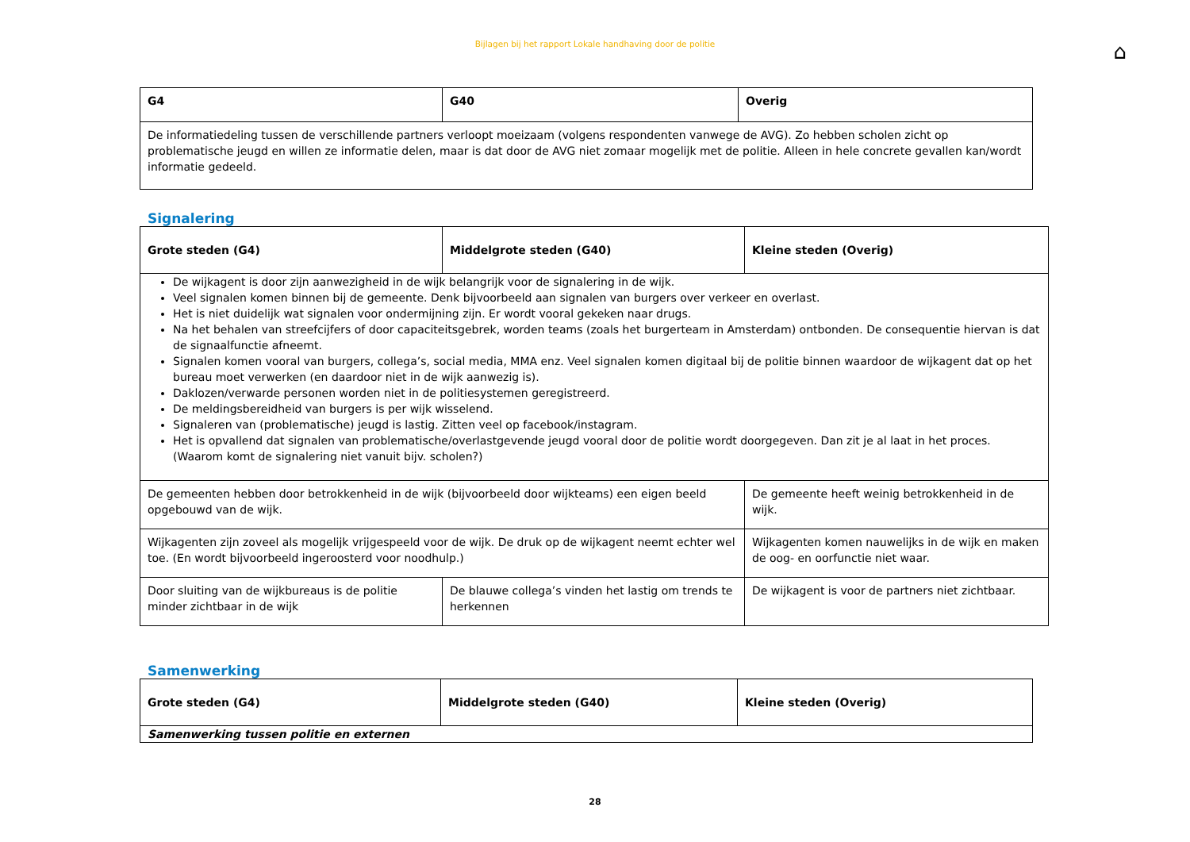Bijlagen bij het rapport Lokale handhaving door de politie
⌂
| G4 | G40 | Overig |
| --- | --- | --- |
| De informatiedeling tussen de verschillende partners verloopt moeizaam (volgens respondenten vanwege de AVG). Zo hebben scholen zicht op problematische jeugd en willen ze informatie delen, maar is dat door de AVG niet zomaar mogelijk met de politie. Alleen in hele concrete gevallen kan/wordt informatie gedeeld. | | |
Signalering
| Grote steden (G4) | Middelgrote steden (G40) | Kleine steden (Overig) |
| --- | --- | --- |
| De wijkagent is door zijn aanwezigheid in de wijk belangrijk voor de signalering in de wijk. Veel signalen komen binnen bij de gemeente. Denk bijvoorbeeld aan signalen van burgers over verkeer en overlast. Het is niet duidelijk wat signalen voor ondermijning zijn. Er wordt vooral gekeken naar drugs. Na het behalen van streefcijfers of door capaciteitsgebrek, worden teams (zoals het burgerteam in Amsterdam) ontbonden. De consequentie hiervan is dat de signaalfunctie afneemt. Signalen komen vooral van burgers, collega’s, social media, MMA enz. Veel signalen komen digitaal bij de politie binnen waardoor de wijkagent dat op het bureau moet verwerken (en daardoor niet in de wijk aanwezig is). Daklozen/verwarde personen worden niet in de politiesystemen geregistreerd. De meldingsbereidheid van burgers is per wijk wisselend. Signaleren van (problematische) jeugd is lastig. Zitten veel op facebook/instagram. Het is opvallend dat signalen van problematische/overlastgevende jeugd vooral door de politie wordt doorgegeven. Dan zit je al laat in het proces. (Waarom komt de signalering niet vanuit bijv. scholen?) | | |
| De gemeenten hebben door betrokkenheid in de wijk (bijvoorbeeld door wijkteams) een eigen beeld opgebouwd van de wijk. | | De gemeente heeft weinig betrokkenheid in de wijk. |
| Wijkagenten zijn zoveel als mogelijk vrijgespeeld voor de wijk. De druk op de wijkagent neemt echter wel toe. (En wordt bijvoorbeeld ingeroosterd voor noodhulp.) | | Wijkagenten komen nauwelijks in de wijk en maken de oog- en oorfunctie niet waar. |
| Door sluiting van de wijkbureaus is de politie minder zichtbaar in de wijk | De blauwe collega’s vinden het lastig om trends te herkennen | De wijkagent is voor de partners niet zichtbaar. |
Samenwerking
| Grote steden (G4) | Middelgrote steden (G40) | Kleine steden (Overig) |
| --- | --- | --- |
| Samenwerking tussen politie en externen | | |
28